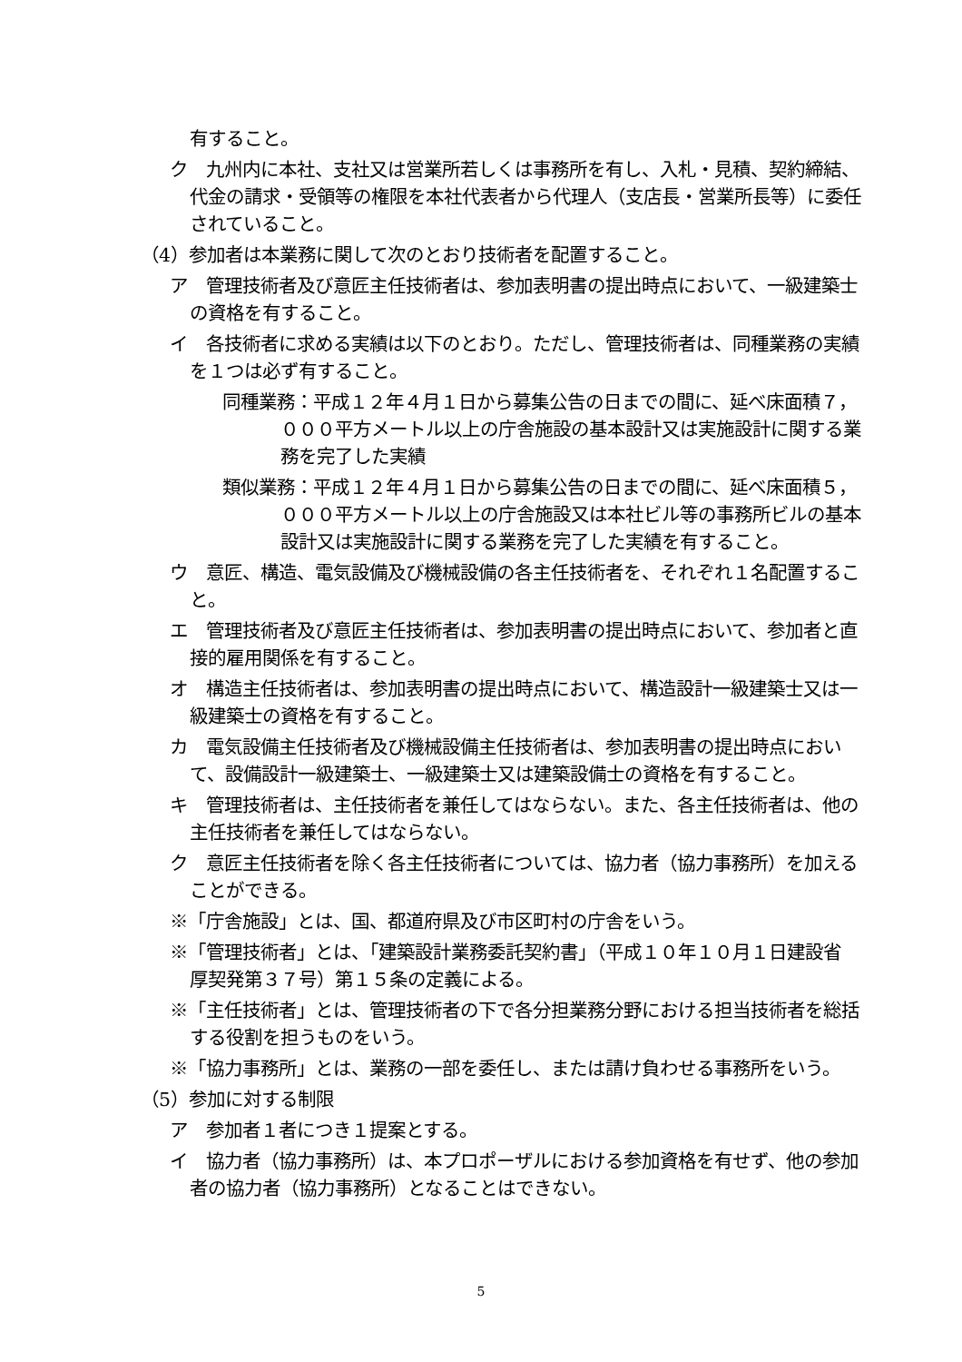有すること。
ク　九州内に本社、支社又は営業所若しくは事務所を有し、入札・見積、契約締結、代金の請求・受領等の権限を本社代表者から代理人（支店長・営業所長等）に委任されていること。
（4）参加者は本業務に関して次のとおり技術者を配置すること。
ア　管理技術者及び意匠主任技術者は、参加表明書の提出時点において、一級建築士の資格を有すること。
イ　各技術者に求める実績は以下のとおり。ただし、管理技術者は、同種業務の実績を１つは必ず有すること。
同種業務：平成１２年４月１日から募集公告の日までの間に、延べ床面積７，０００平方メートル以上の庁舎施設の基本設計又は実施設計に関する業務を完了した実績
類似業務：平成１２年４月１日から募集公告の日までの間に、延べ床面積５，０００平方メートル以上の庁舎施設又は本社ビル等の事務所ビルの基本設計又は実施設計に関する業務を完了した実績を有すること。
ウ　意匠、構造、電気設備及び機械設備の各主任技術者を、それぞれ１名配置すること。
エ　管理技術者及び意匠主任技術者は、参加表明書の提出時点において、参加者と直接的雇用関係を有すること。
オ　構造主任技術者は、参加表明書の提出時点において、構造設計一級建築士又は一級建築士の資格を有すること。
カ　電気設備主任技術者及び機械設備主任技術者は、参加表明書の提出時点において、設備設計一級建築士、一級建築士又は建築設備士の資格を有すること。
キ　管理技術者は、主任技術者を兼任してはならない。また、各主任技術者は、他の主任技術者を兼任してはならない。
ク　意匠主任技術者を除く各主任技術者については、協力者（協力事務所）を加えることができる。
※「庁舎施設」とは、国、都道府県及び市区町村の庁舎をいう。
※「管理技術者」とは、「建築設計業務委託契約書」（平成１０年１０月１日建設省　厚契発第３７号）第１５条の定義による。
※「主任技術者」とは、管理技術者の下で各分担業務分野における担当技術者を総括する役割を担うものをいう。
※「協力事務所」とは、業務の一部を委任し、または請け負わせる事務所をいう。
（5）参加に対する制限
ア　参加者１者につき１提案とする。
イ　協力者（協力事務所）は、本プロポーザルにおける参加資格を有せず、他の参加者の協力者（協力事務所）となることはできない。
5